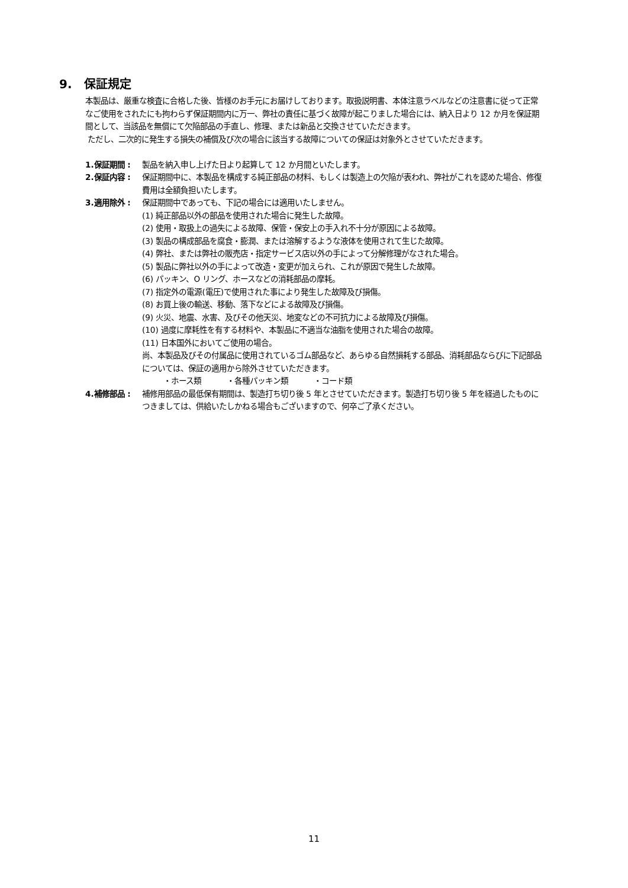9. 保証規定
本製品は、厳重な検査に合格した後、皆様のお手元にお届けしております。取扱説明書、本体注意ラベルなどの注意書に従って正常なご使用をされたにも拘わらず保証期間内に万一、弊社の責任に基づく故障が起こりました場合には、納入日より 12 か月を保証期間として、当該品を無償にて欠陥部品の手直し、修理、または新品と交換させていただきます。
ただし、二次的に発生する損失の補償及び次の場合に該当する故障についての保証は対象外とさせていただきます。
1.保証期間 : 製品を納入申し上げた日より起算して 12 か月間といたします。
2.保証内容 : 保証期間中に、本製品を構成する純正部品の材料、もしくは製造上の欠陥が表われ、弊社がこれを認めた場合、修復費用は全額負担いたします。
3.適用除外 : 保証期間中であっても、下記の場合には適用いたしません。
(1) 純正部品以外の部品を使用された場合に発生した故障。
(2) 使用・取扱上の過失による故障、保管・保安上の手入れ不十分が原因による故障。
(3) 製品の構成部品を腐食・膨潤、または溶解するような液体を使用されて生じた故障。
(4) 弊社、または弊社の販売店・指定サービス店以外の手によって分解修理がなされた場合。
(5) 製品に弊社以外の手によって改造・変更が加えられ、これが原因で発生した故障。
(6) パッキン、O リング、ホースなどの消耗部品の摩耗。
(7) 指定外の電源(電圧)で使用された事により発生した故障及び損傷。
(8) お買上後の輸送、移動、落下などによる故障及び損傷。
(9) 火災、地震、水害、及びその他天災、地変などの不可抗力による故障及び損傷。
(10) 過度に摩耗性を有する材料や、本製品に不適当な油脂を使用された場合の故障。
(11) 日本国外においてご使用の場合。
尚、本製品及びその付属品に使用されているゴム部品など、あらゆる自然損耗する部品、消耗部品ならびに下記部品については、保証の適用から除外させていただきます。
・ホース類 ・各種パッキン類 ・コード類
4.補修部品 : 補修用部品の最低保有期間は、製造打ち切り後 5 年とさせていただきます。製造打ち切り後 5 年を経過したものにつきましては、供給いたしかねる場合もございますので、何卒ご了承ください。
11